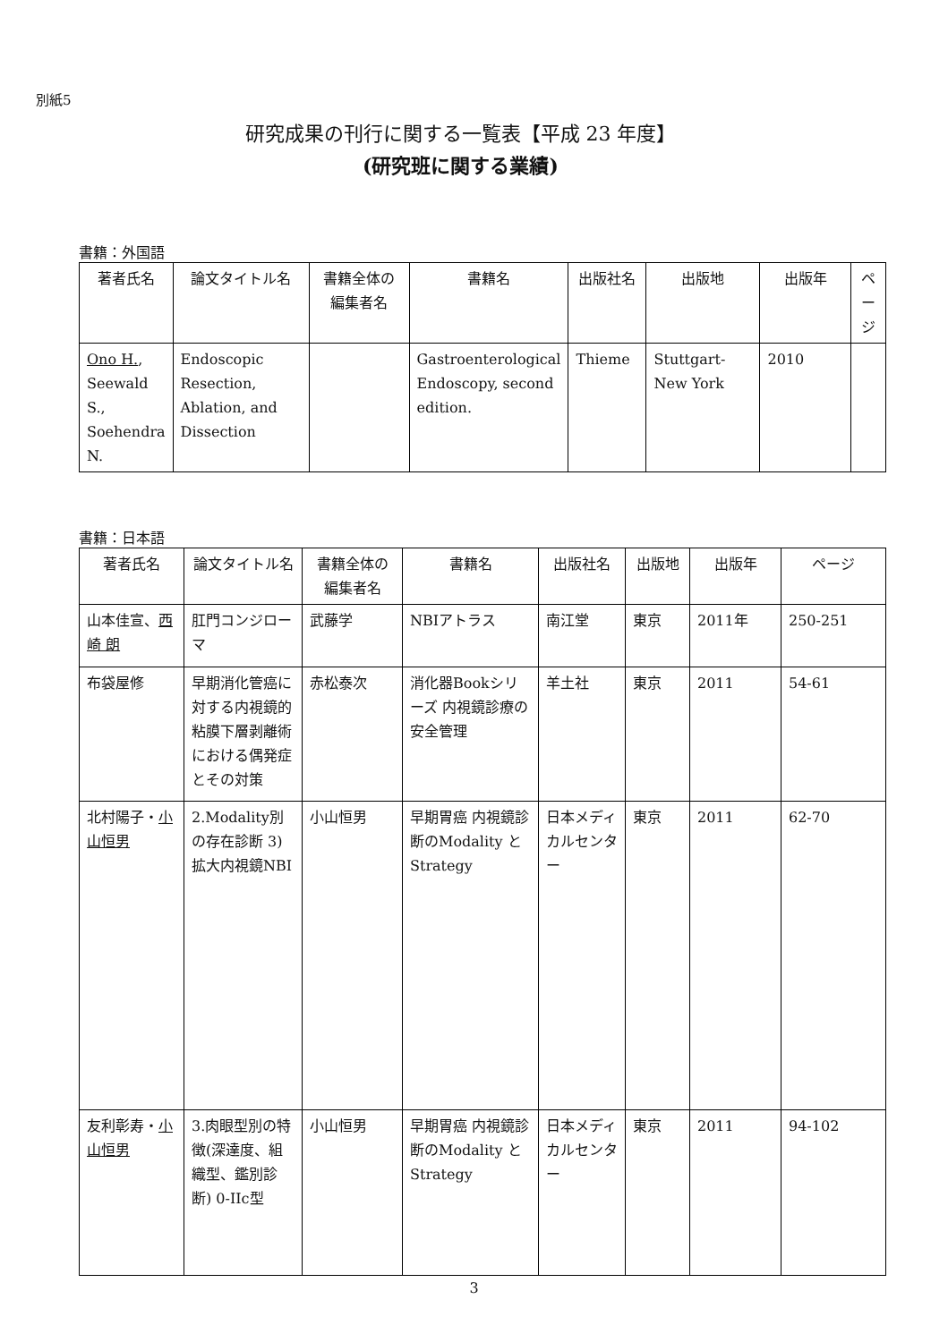別紙5
研究成果の刊行に関する一覧表【平成 23 年度】
(研究班に関する業績)
書籍：外国語
| 著者氏名 | 論文タイトル名 | 書籍全体の編集者名 | 書籍名 | 出版社名 | 出版地 | 出版年 | ページ |
| --- | --- | --- | --- | --- | --- | --- | --- |
| Ono H. , Seewald S., Soehendra N. | Endoscopic Resection, Ablation, and Dissection | | Gastroenterological Endoscopy, second edition. | Thieme | Stuttgart-New York | 2010 | |
書籍：日本語
| 著者氏名 | 論文タイトル名 | 書籍全体の編集者名 | 書籍名 | 出版社名 | 出版地 | 出版年 | ページ |
| --- | --- | --- | --- | --- | --- | --- | --- |
| 山本佳宣、 西崎 朗 | 肛門コンジローマ | 武藤学 | NBIアトラス | 南江堂 | 東京 | 2011年 | 250-251 |
| 布袋屋修 | 早期消化管癌に対する内視鏡的粘膜下層剥離術における偶発症とその対策 | 赤松泰次 | 消化器Bookシリーズ 内視鏡診療の安全管理 | 羊土社 | 東京 | 2011 | 54-61 |
| 北村陽子・ 小山恒男 | 2.Modality別の存在診断 3)拡大内視鏡NBI | 小山恒男 | 早期胃癌 内視鏡診断のModality と Strategy | 日本メディカルセンター | 東京 | 2011 | 62-70 |
| 友利彰寿・ 小山恒男 | 3.肉眼型別の特徴(深達度、組織型、鑑別診断) 0-IIc型 | 小山恒男 | 早期胃癌 内視鏡診断のModality と Strategy | 日本メディカルセンター | 東京 | 2011 | 94-102 |
3